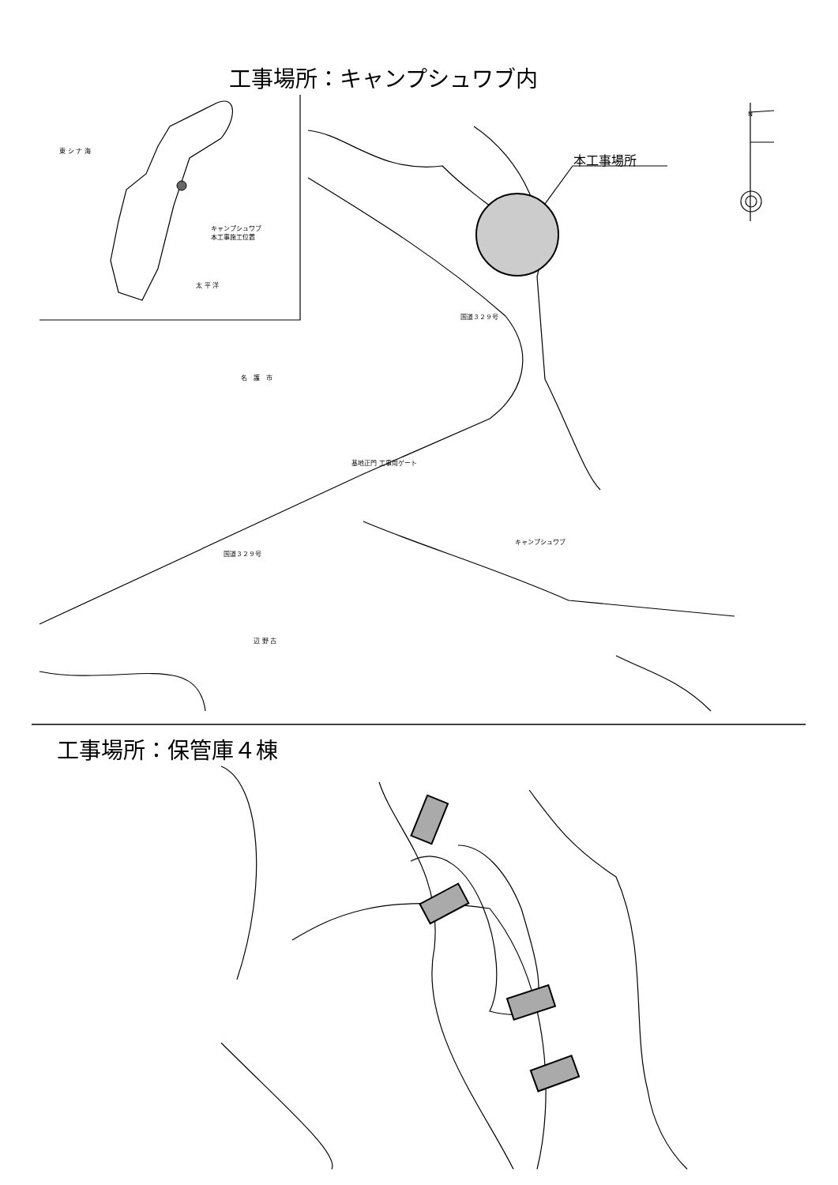工事場所：キャンプシュワブ内
東 シ ナ 海
キャンプシュワブ
本工事施工位置
太 平 洋
本工事場所
N
国道３２９号
名　護　市
基地正門 工事用ゲート
キャンプシュワブ
国道３２９号
辺 野 古
工事場所：保管庫４棟